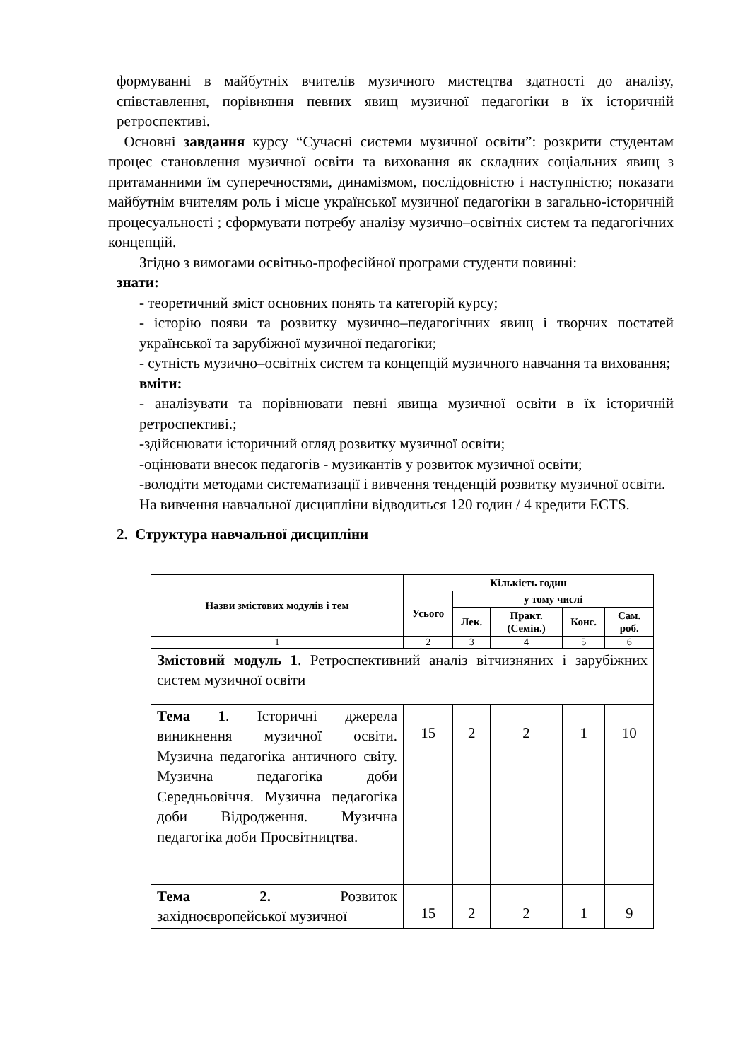формуванні в майбутніх вчителів музичного мистецтва здатності до аналізу, співставлення, порівняння певних явищ музичної педагогіки в їх історичній ретроспективі.
Основні завдання курсу “Сучасні системи музичної освіти”: розкрити студентам процес становлення музичної освіти та виховання як складних соціальних явищ з притаманними їм суперечностями, динамізмом, послідовністю і наступністю; показати майбутнім вчителям роль і місце української музичної педагогіки в загально-історичній процесуальності ; сформувати потребу аналізу музично–освітніх систем та педагогічних концепцій.
Згідно з вимогами освітньо-професійної програми студенти повинні:
знати:
- теоретичний зміст основних понять та категорій курсу;
- історію появи та розвитку музично–педагогічних явищ і творчих постатей української та зарубіжної музичної педагогіки;
- сутність музично–освітніх систем та концепцій музичного навчання та виховання;
вміти:
- аналізувати та порівнювати певні явища музичної освіти в їх історичній ретроспективі.;
-здійснювати історичний огляд розвитку музичної освіти;
-оцінювати внесок педагогів - музикантів у розвиток музичної освіти;
-володіти методами систематизації і вивчення тенденцій розвитку музичної освіти.
На вивчення навчальної дисципліни відводиться 120 годин / 4 кредити ECTS.
2. Структура навчальної дисципліни
| Назви змістових модулів і тем | Кількість годин | | | | |
| --- | --- | --- | --- | --- | --- |
| | Усього | у тому числі | | | |
| | | Лек. | Практ. (Семін.) | Конс. | Сам. роб. |
| 1 | 2 | 3 | 4 | 5 | 6 |
| Змістовий модуль 1 . Ретроспективний аналіз вітчизняних і зарубіжних систем музичної освіти | | | | | |
| Тема 1 . Історичні джерела виникнення музичної освіти. Музична педагогіка античного світу. Музична педагогіка доби Середньовіччя. Музична педагогіка доби Відродження. Музична педагогіка доби Просвітництва. | 15 | 2 | 2 | 1 | 10 |
| Тема 2. Розвиток західноєвропейської музичної | 15 | 2 | 2 | 1 | 9 |